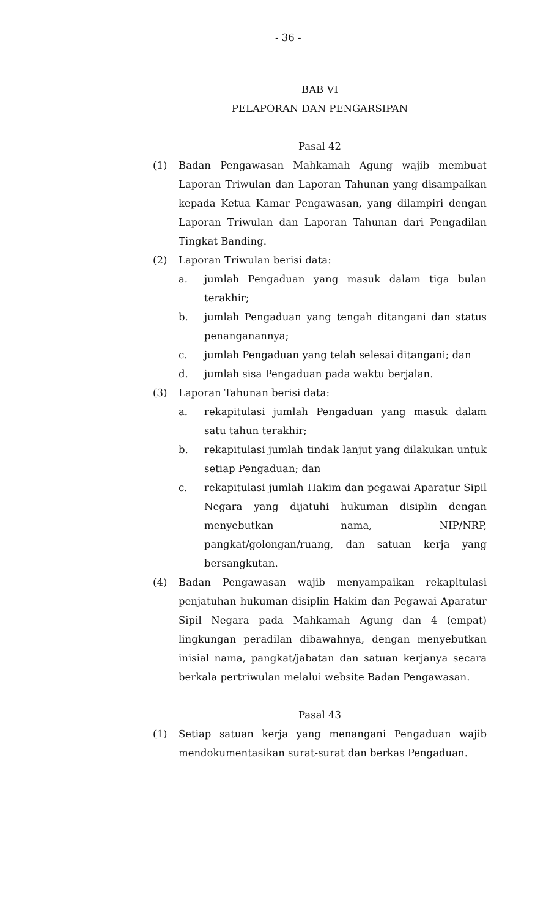- 36 -
BAB VI
PELAPORAN DAN PENGARSIPAN
Pasal 42
(1) Badan Pengawasan Mahkamah Agung wajib membuat Laporan Triwulan dan Laporan Tahunan yang disampaikan kepada Ketua Kamar Pengawasan, yang dilampiri dengan Laporan Triwulan dan Laporan Tahunan dari Pengadilan Tingkat Banding.
(2) Laporan Triwulan berisi data:
a. jumlah Pengaduan yang masuk dalam tiga bulan terakhir;
b. jumlah Pengaduan yang tengah ditangani dan status penanganannya;
c. jumlah Pengaduan yang telah selesai ditangani; dan
d. jumlah sisa Pengaduan pada waktu berjalan.
(3) Laporan Tahunan berisi data:
a. rekapitulasi jumlah Pengaduan yang masuk dalam satu tahun terakhir;
b. rekapitulasi jumlah tindak lanjut yang dilakukan untuk setiap Pengaduan; dan
c. rekapitulasi jumlah Hakim dan pegawai Aparatur Sipil Negara yang dijatuhi hukuman disiplin dengan menyebutkan nama, NIP/NRP, pangkat/golongan/ruang, dan satuan kerja yang bersangkutan.
(4) Badan Pengawasan wajib menyampaikan rekapitulasi penjatuhan hukuman disiplin Hakim dan Pegawai Aparatur Sipil Negara pada Mahkamah Agung dan 4 (empat) lingkungan peradilan dibawahnya, dengan menyebutkan inisial nama, pangkat/jabatan dan satuan kerjanya secara berkala pertriwulan melalui website Badan Pengawasan.
Pasal 43
(1) Setiap satuan kerja yang menangani Pengaduan wajib mendokumentasikan surat-surat dan berkas Pengaduan.